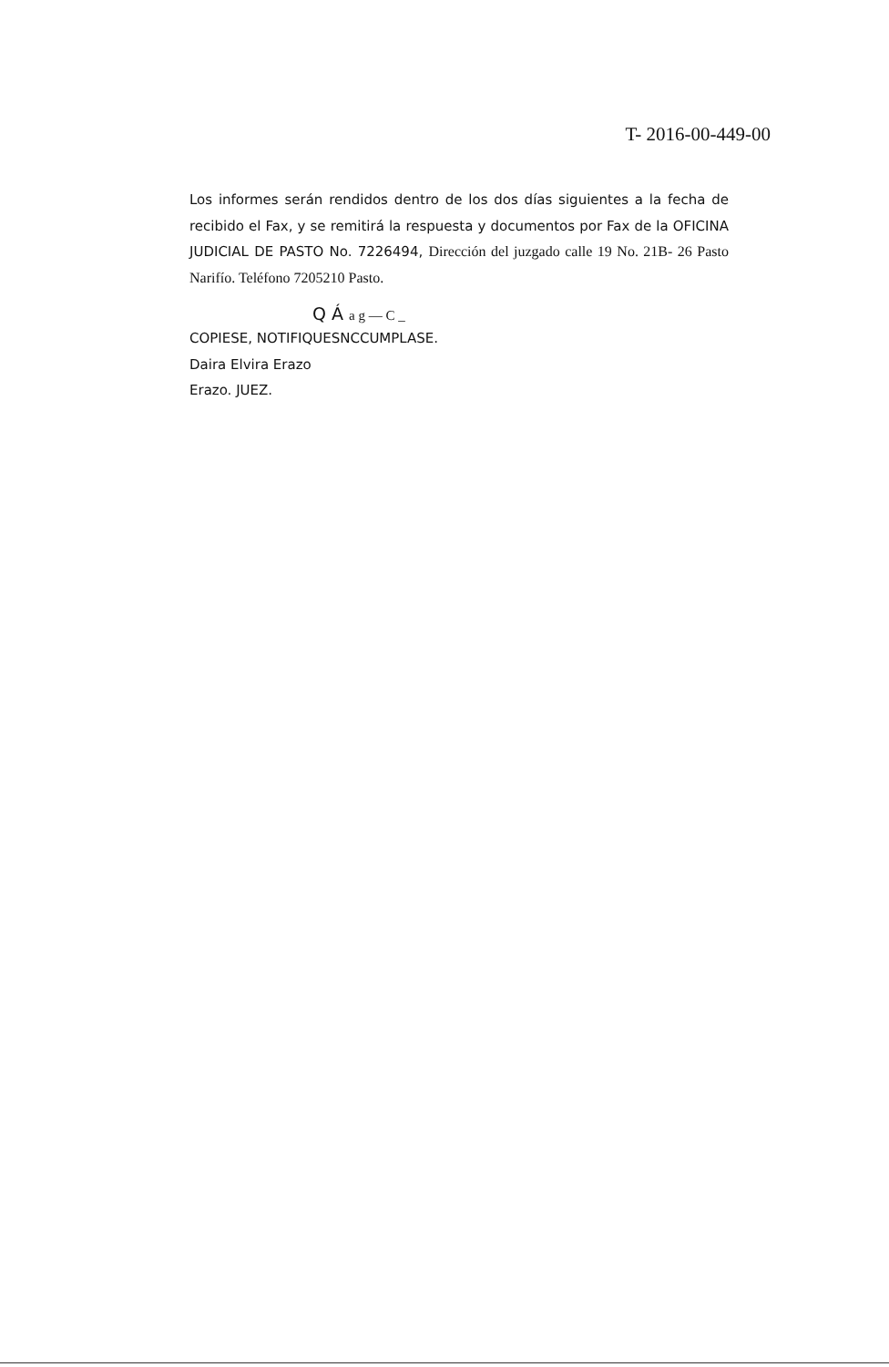T- 2016-00-449-00
Los informes serán rendidos dentro de los dos días siguientes a la fecha de recibido el Fax, y se remitirá la respuesta y documentos por Fax de la OFICINA JUDICIAL DE PASTO No. 7226494, Dirección del juzgado calle 19 No. 21B- 26 Pasto Narifío. Teléfono 7205210 Pasto.
Q Á a g — C _
COPIESE, NOTIFIQUESNCCUMPLASE.
Daira Elvira Erazo
Erazo. JUEZ.